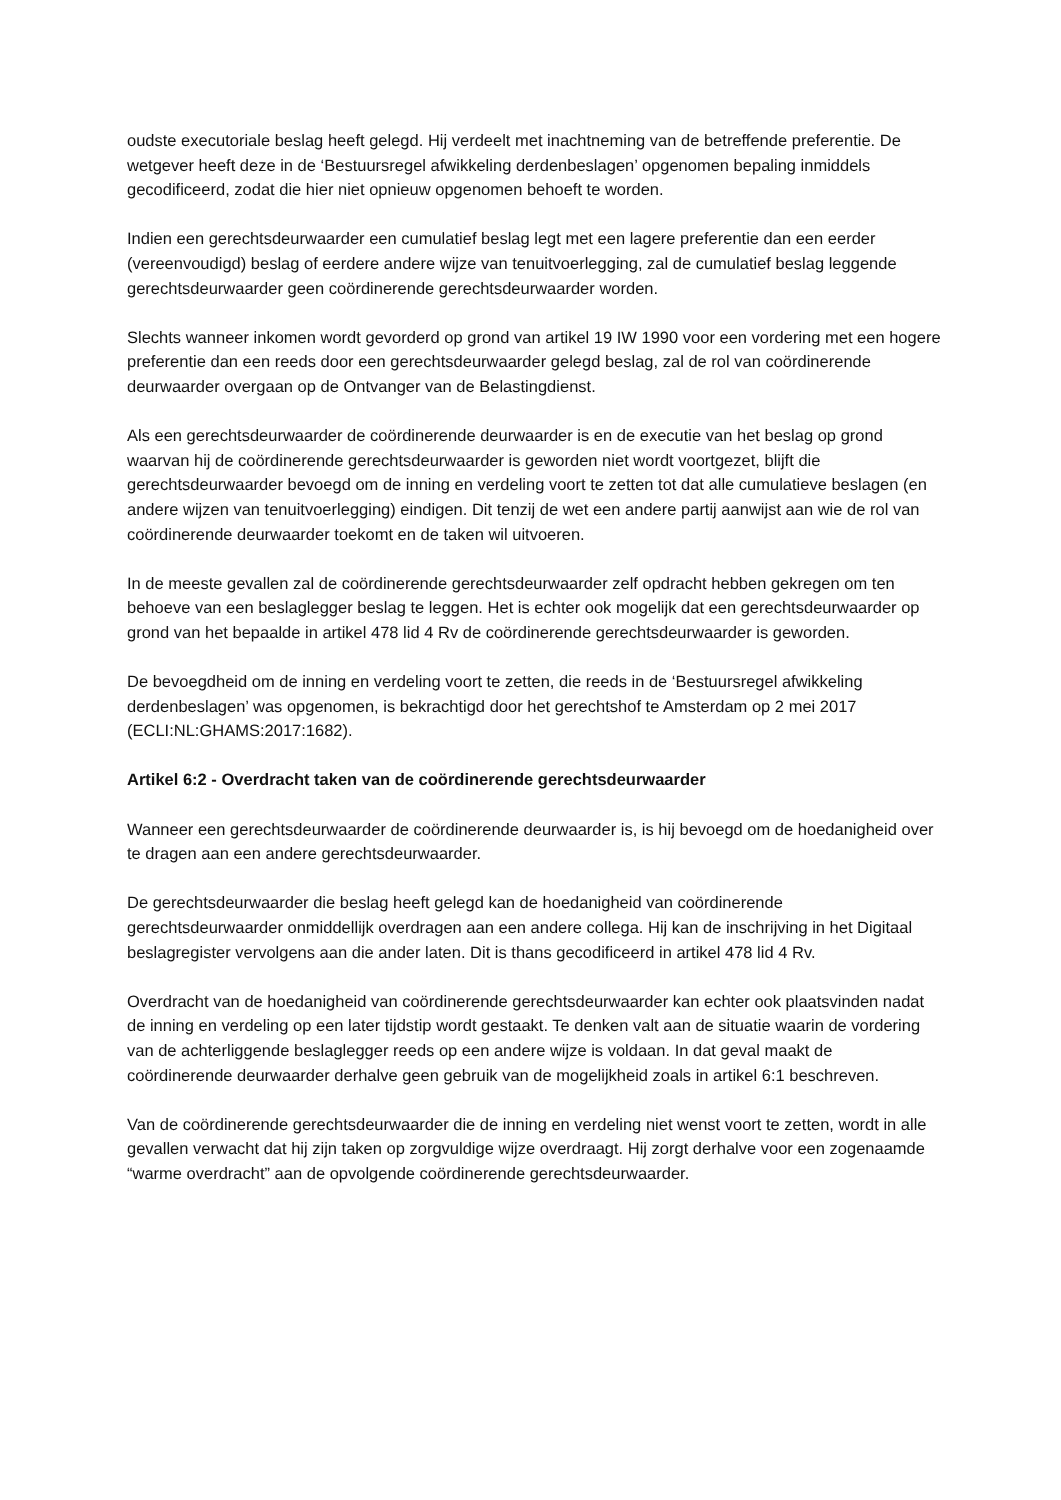oudste executoriale beslag heeft gelegd. Hij verdeelt met inachtneming van de betreffende preferentie. De wetgever heeft deze in de ‘Bestuursregel afwikkeling derdenbeslagen’ opgenomen bepaling inmiddels gecodificeerd, zodat die hier niet opnieuw opgenomen behoeft te worden.
Indien een gerechtsdeurwaarder een cumulatief beslag legt met een lagere preferentie dan een eerder (vereenvoudigd) beslag of eerdere andere wijze van tenuitvoerlegging, zal de cumulatief beslag leggende gerechtsdeurwaarder geen coördinerende gerechtsdeurwaarder worden.
Slechts wanneer inkomen wordt gevorderd op grond van artikel 19 IW 1990 voor een vordering met een hogere preferentie dan een reeds door een gerechtsdeurwaarder gelegd beslag, zal de rol van coördinerende deurwaarder overgaan op de Ontvanger van de Belastingdienst.
Als een gerechtsdeurwaarder de coördinerende deurwaarder is en de executie van het beslag op grond waarvan hij de coördinerende gerechtsdeurwaarder is geworden niet wordt voortgezet, blijft die gerechtsdeurwaarder bevoegd om de inning en verdeling voort te zetten tot dat alle cumulatieve beslagen (en andere wijzen van tenuitvoerlegging) eindigen. Dit tenzij de wet een andere partij aanwijst aan wie de rol van coördinerende deurwaarder toekomt en de taken wil uitvoeren.
In de meeste gevallen zal de coördinerende gerechtsdeurwaarder zelf opdracht hebben gekregen om ten behoeve van een beslaglegger beslag te leggen. Het is echter ook mogelijk dat een gerechtsdeurwaarder op grond van het bepaalde in artikel 478 lid 4 Rv de coördinerende gerechtsdeurwaarder is geworden.
De bevoegdheid om de inning en verdeling voort te zetten, die reeds in de ‘Bestuursregel afwikkeling derdenbeslagen’ was opgenomen, is bekrachtigd door het gerechtshof te Amsterdam op 2 mei 2017 (ECLI:NL:GHAMS:2017:1682).
Artikel 6:2 - Overdracht taken van de coördinerende gerechtsdeurwaarder
Wanneer een gerechtsdeurwaarder de coördinerende deurwaarder is, is hij bevoegd om de hoedanigheid over te dragen aan een andere gerechtsdeurwaarder.
De gerechtsdeurwaarder die beslag heeft gelegd kan de hoedanigheid van coördinerende gerechtsdeurwaarder onmiddellijk overdragen aan een andere collega. Hij kan de inschrijving in het Digitaal beslagregister vervolgens aan die ander laten. Dit is thans gecodificeerd in artikel 478 lid 4 Rv.
Overdracht van de hoedanigheid van coördinerende gerechtsdeurwaarder kan echter ook plaatsvinden nadat de inning en verdeling op een later tijdstip wordt gestaakt. Te denken valt aan de situatie waarin de vordering van de achterliggende beslaglegger reeds op een andere wijze is voldaan. In dat geval maakt de coördinerende deurwaarder derhalve geen gebruik van de mogelijkheid zoals in artikel 6:1 beschreven.
Van de coördinerende gerechtsdeurwaarder die de inning en verdeling niet wenst voort te zetten, wordt in alle gevallen verwacht dat hij zijn taken op zorgvuldige wijze overdraagt. Hij zorgt derhalve voor een zogenaamde “warme overdracht” aan de opvolgende coördinerende gerechtsdeurwaarder.